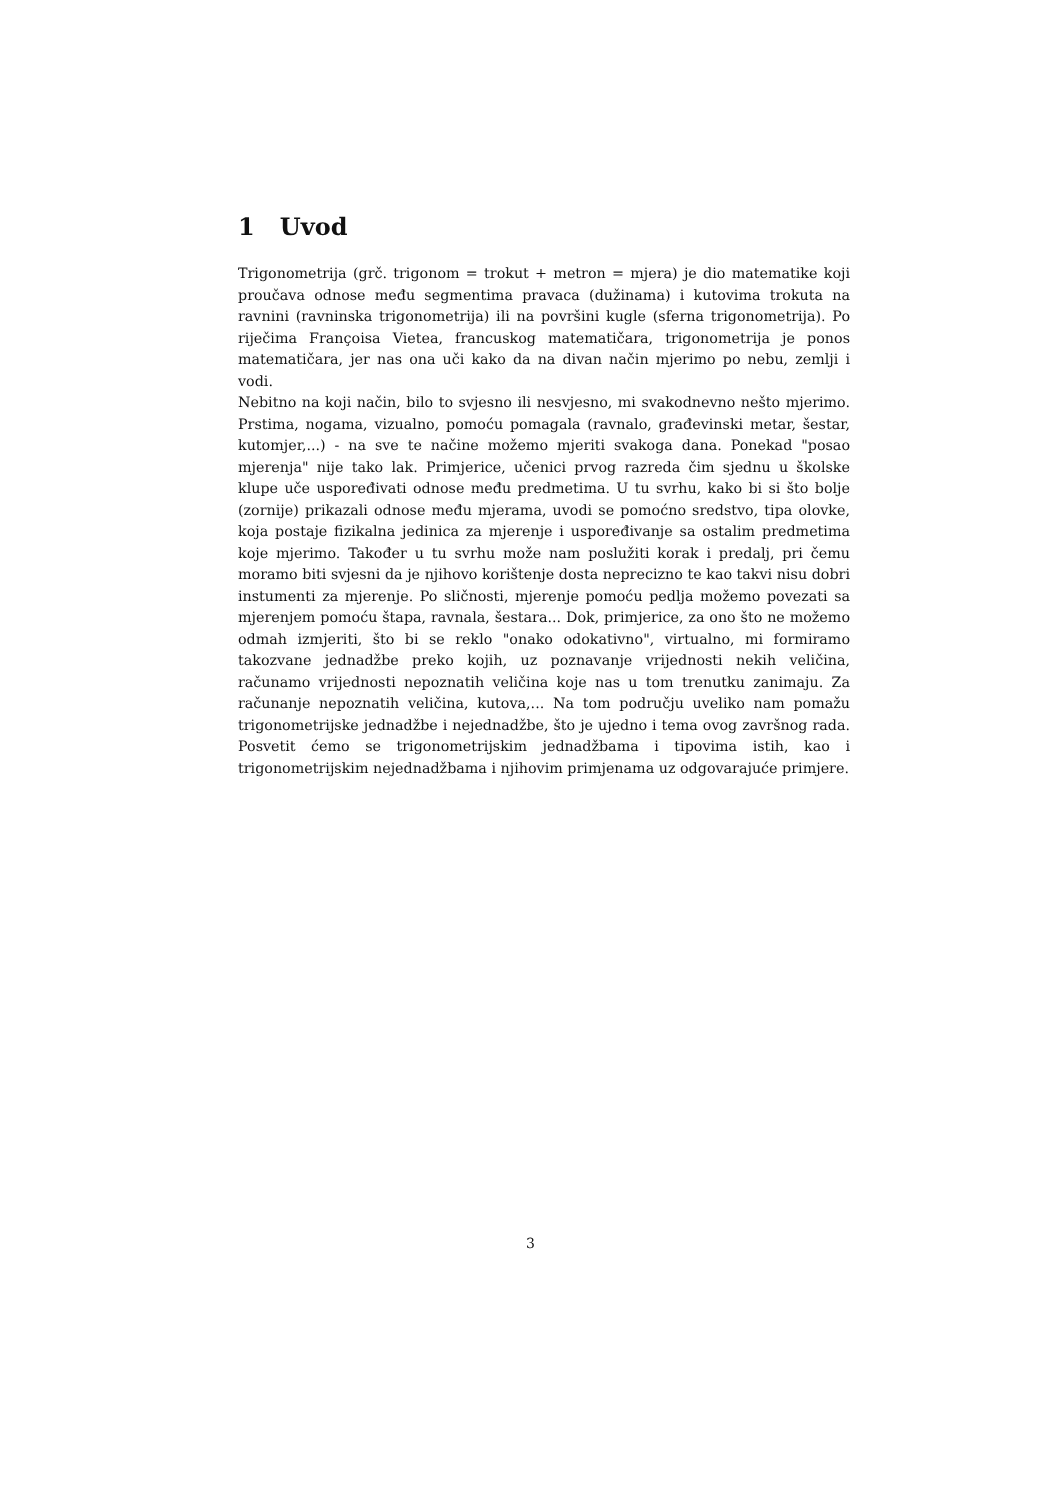1 Uvod
Trigonometrija (grč. trigonom = trokut + metron = mjera) je dio matematike koji proučava odnose među segmentima pravaca (dužinama) i kutovima trokuta na ravnini (ravninska trigonometrija) ili na površini kugle (sferna trigonometrija). Po riječima Françoisa Vietea, francuskog matematičara, trigonometrija je ponos matematičara, jer nas ona uči kako da na divan način mjerimo po nebu, zemlji i vodi.
Nebitno na koji način, bilo to svjesno ili nesvjesno, mi svakodnevno nešto mjerimo. Prstima, nogama, vizualno, pomoću pomagala (ravnalo, građevinski metar, šestar, kutomjer,...) - na sve te načine možemo mjeriti svakoga dana. Ponekad "posao mjerenja" nije tako lak. Primjerice, učenici prvog razreda čim sjednu u školske klupe uče uspoređivati odnose među predmetima. U tu svrhu, kako bi si što bolje (zornije) prikazali odnose među mjerama, uvodi se pomoćno sredstvo, tipa olovke, koja postaje fizikalna jedinica za mjerenje i uspoređivanje sa ostalim predmetima koje mjerimo. Također u tu svrhu može nam poslužiti korak i predalj, pri čemu moramo biti svjesni da je njihovo korištenje dosta neprecizno te kao takvi nisu dobri instumenti za mjerenje. Po sličnosti, mjerenje pomoću pedlja možemo povezati sa mjerenjem pomoću štapa, ravnala, šestara... Dok, primjerice, za ono što ne možemo odmah izmjeriti, što bi se reklo "onako odokativno", virtualno, mi formiramo takozvane jednadžbe preko kojih, uz poznavanje vrijednosti nekih veličina, računamo vrijednosti nepoznatih veličina koje nas u tom trenutku zanimaju. Za računanje nepoznatih veličina, kutova,... Na tom području uveliko nam pomažu trigonometrijske jednadžbe i nejednadžbe, što je ujedno i tema ovog završnog rada. Posvetit ćemo se trigonometrijskim jednadžbama i tipovima istih, kao i trigonometrijskim nejednadžbama i njihovim primjenama uz odgovarajuće primjere.
3